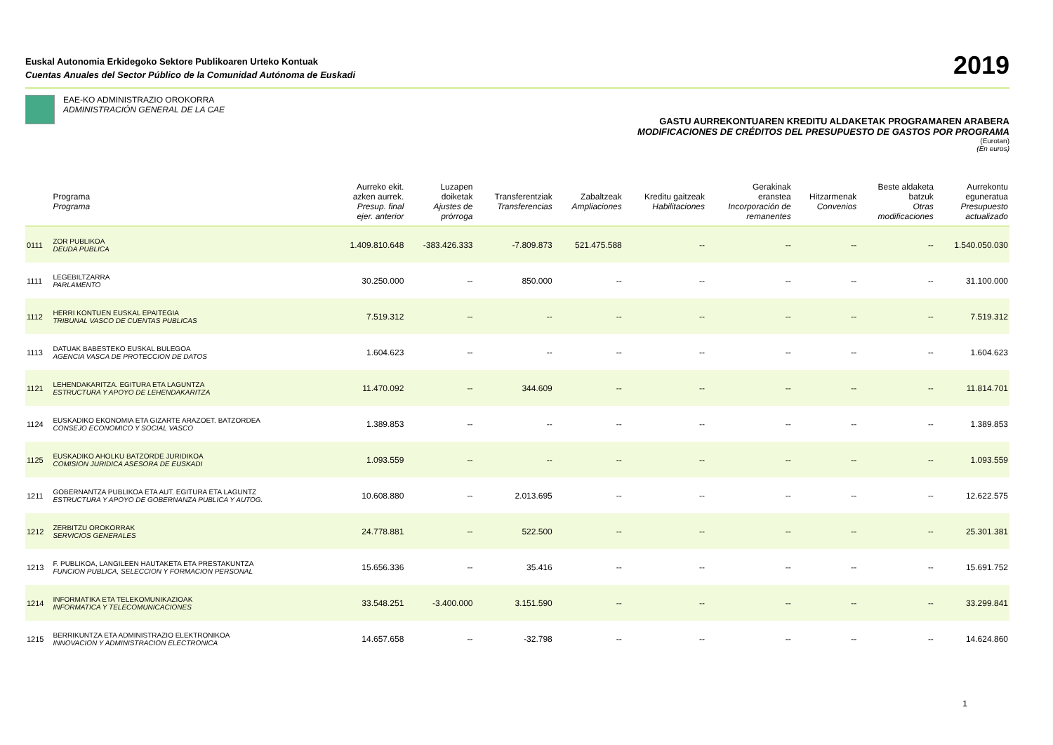Euskal Autonomia Erkidegoko Sektore Publikoaren Urteko Kontuak
Cuentas Anuales del Sector Público de la Comunidad Autónoma de Euskadi
2019
EAE-KO ADMINISTRAZIO OROKORRA
ADMINISTRACIÓN GENERAL DE LA CAE
GASTU AURREKONTUAREN KREDITU ALDAKETAK PROGRAMAREN ARABERA
MODIFICACIONES DE CRÉDITOS DEL PRESUPUESTO DE GASTOS POR PROGRAMA
(Eurotan)
(En euros)
| | Programa Programa | Aurreko ekit. azken aurrek. Presup. final ejer. anterior | Luzapen doiketak Ajustes de prórroga | Transferentziak Transferencias | Zabaltzeak Ampliaciones | Kreditu gaitzeak Habilitaciones | Gerakinak eranstea Incorporación de remanentes | Hitzarmenak Convenios | Beste aldaketa batzuk Otras modificaciones | Aurrekontu eguneratua Presupuesto actualizado |
| --- | --- | --- | --- | --- | --- | --- | --- | --- | --- | --- |
| 0111 | ZOR PUBLIKOA DEUDA PUBLICA | 1.409.810.648 | -383.426.333 | -7.809.873 | 521.475.588 | -- | -- | -- | -- | 1.540.050.030 |
| 1111 | LEGEBILTZARRA PARLAMENTO | 30.250.000 | -- | 850.000 | -- | -- | -- | -- | -- | 31.100.000 |
| 1112 | HERRI KONTUEN EUSKAL EPAITEGIA TRIBUNAL VASCO DE CUENTAS PUBLICAS | 7.519.312 | -- | -- | -- | -- | -- | -- | -- | 7.519.312 |
| 1113 | DATUAK BABESTEKO EUSKAL BULEGOA AGENCIA VASCA DE PROTECCION DE DATOS | 1.604.623 | -- | -- | -- | -- | -- | -- | -- | 1.604.623 |
| 1121 | LEHENDAKARITZA. EGITURA ETA LAGUNTZA ESTRUCTURA Y APOYO DE LEHENDAKARITZA | 11.470.092 | -- | 344.609 | -- | -- | -- | -- | -- | 11.814.701 |
| 1124 | EUSKADIKO EKONOMIA ETA GIZARTE ARAZOET. BATZORDEA CONSEJO ECONOMICO Y SOCIAL VASCO | 1.389.853 | -- | -- | -- | -- | -- | -- | -- | 1.389.853 |
| 1125 | EUSKADIKO AHOLKU BATZORDE JURIDIKOA COMISION JURIDICA ASESORA DE EUSKADI | 1.093.559 | -- | -- | -- | -- | -- | -- | -- | 1.093.559 |
| 1211 | GOBERNANTZA PUBLIKOA ETA AUT. EGITURA ETA LAGUNTZ ESTRUCTURA Y APOYO DE GOBERNANZA PUBLICA Y AUTOG. | 10.608.880 | -- | 2.013.695 | -- | -- | -- | -- | -- | 12.622.575 |
| 1212 | ZERBITZU OROKORRAK SERVICIOS GENERALES | 24.778.881 | -- | 522.500 | -- | -- | -- | -- | -- | 25.301.381 |
| 1213 | F. PUBLIKOA, LANGILEEN HAUTAKETA ETA PRESTAKUNTZA FUNCION PUBLICA, SELECCION Y FORMACION PERSONAL | 15.656.336 | -- | 35.416 | -- | -- | -- | -- | -- | 15.691.752 |
| 1214 | INFORMATIKA ETA TELEKOMUNIKAZIOAK INFORMATICA Y TELECOMUNICACIONES | 33.548.251 | -3.400.000 | 3.151.590 | -- | -- | -- | -- | -- | 33.299.841 |
| 1215 | BERRIKUNTZA ETA ADMINISTRAZIO ELEKTRONIKOA INNOVACION Y ADMINISTRACION ELECTRONICA | 14.657.658 | -- | -32.798 | -- | -- | -- | -- | -- | 14.624.860 |
1